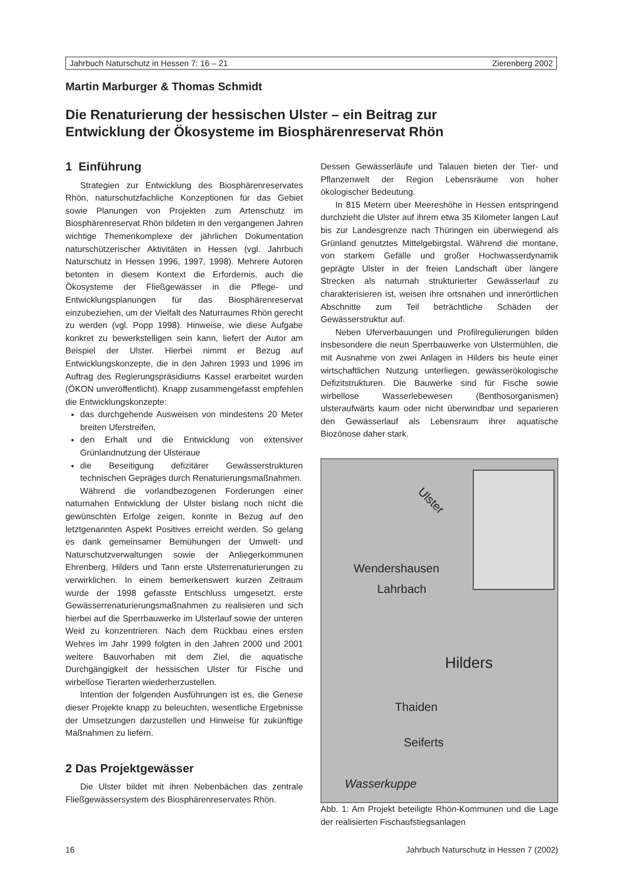Jahrbuch Naturschutz in Hessen 7: 16 – 21 Zierenberg 2002
Martin Marburger & Thomas Schmidt
Die Renaturierung der hessischen Ulster – ein Beitrag zur
Entwicklung der Ökosysteme im Biosphärenreservat Rhön
1 Einführung
Strategien zur Entwicklung des Biosphärenreservates Rhön, naturschutzfachliche Konzeptionen für das Gebiet sowie Planungen von Projekten zum Artenschutz im Biosphärenreservat Rhön bildeten in den vergangenen Jahren wichtige Themenkomplexe der jährlichen Dokumentation naturschützerischer Aktivitäten in Hessen (vgl. Jahrbuch Naturschutz in Hessen 1996, 1997, 1998). Mehrere Autoren betonten in diesem Kontext die Erfordernis, auch die Ökosysteme der Fließgewässer in die Pflege- und Entwicklungsplanungen für das Biosphärenreservat einzubeziehen, um der Vielfalt des Naturraumes Rhön gerecht zu werden (vgl. Popp 1998). Hinweise, wie diese Aufgabe konkret zu bewerkstelligen sein kann, liefert der Autor am Beispiel der Ulster. Hierbei nimmt er Bezug auf Entwicklungskonzepte, die in den Jahren 1993 und 1996 im Auftrag des Regierungspräsidiums Kassel erarbeitet wurden (ÖKON unveröffentlicht). Knapp zusammengefasst empfehlen die Entwicklungskonzepte:
das durchgehende Ausweisen von mindestens 20 Meter breiten Uferstreifen,
den Erhalt und die Entwicklung von extensiver Grünlandnutzung der Ulsteraue
die Beseitigung defizitärer Gewässerstrukturen technischen Gepräges durch Renaturierungsmaßnahmen.
Während die vorlandbezogenen Forderungen einer naturnahen Entwicklung der Ulster bislang noch nicht die gewünschten Erfolge zeigen, konnte in Bezug auf den letztgenannten Aspekt Positives erreicht werden. So gelang es dank gemeinsamer Bemühungen der Umwelt- und Naturschutzverwaltungen sowie der Anliegerkommunen Ehrenberg, Hilders und Tann erste Ulsterrenaturierungen zu verwirklichen. In einem bemerkenswert kurzen Zeitraum wurde der 1998 gefasste Entschluss umgesetzt, erste Gewässerrenaturierungsmaßnahmen zu realisieren und sich hierbei auf die Sperrbauwerke im Ulsterlauf sowie der unteren Weid zu konzentrieren. Nach dem Rückbau eines ersten Wehres im Jahr 1999 folgten in den Jahren 2000 und 2001 weitere Bauvorhaben mit dem Ziel, die aquatische Durchgängigkeit der hessischen Ulster für Fische und wirbellose Tierarten wiederherzustellen.
Intention der folgenden Ausführungen ist es, die Genese dieser Projekte knapp zu beleuchten, wesentliche Ergebnisse der Umsetzungen darzustellen und Hinweise für zukünftige Maßnahmen zu liefern.
2 Das Projektgewässer
Die Ulster bildet mit ihren Nebenbächen das zentrale Fließgewässersystem des Biosphärenreservates Rhön.
Dessen Gewässerläufe und Talauen bieten der Tier- und Pflanzenwelt der Region Lebensräume von hoher ökologischer Bedeutung.
In 815 Metern über Meereshöhe in Hessen entspringend durchzieht die Ulster auf ihrem etwa 35 Kilometer langen Lauf bis zur Landesgrenze nach Thüringen ein überwiegend als Grünland genutztes Mittelgebirgstal. Während die montane, von starkem Gefälle und großer Hochwasserdynamik geprägte Ulster in der freien Landschaft über längere Strecken als naturnah strukturierter Gewässerlauf zu charakterisieren ist, weisen ihre ortsnahen und innerörtlichen Abschnitte zum Teil beträchtliche Schäden der Gewässerstruktur auf.
Neben Uferverbauungen und Profilregulierungen bilden insbesondere die neun Sperrbauwerke von Ulstermühlen, die mit Ausnahme von zwei Anlagen in Hilders bis heute einer wirtschaftlichen Nutzung unterliegen, gewässerökologische Defizitstrukturen. Die Bauwerke sind für Fische sowie wirbellose Wasserlebewesen (Benthosorganismen) ulsteraufwärts kaum oder nicht überwindbar und separieren den Gewässerlauf als Lebensraum ihrer aquatische Biozönose daher stark.
Ulster
Wendershausen
Lahrbach
Hilders
Thaiden
Seiferts
Wasserkuppe
Abb. 1: Am Projekt beteiligte Rhön-Kommunen und die Lage der realisierten Fischaufstiegsanlagen
16 Jahrbuch Naturschutz in Hessen 7 (2002)